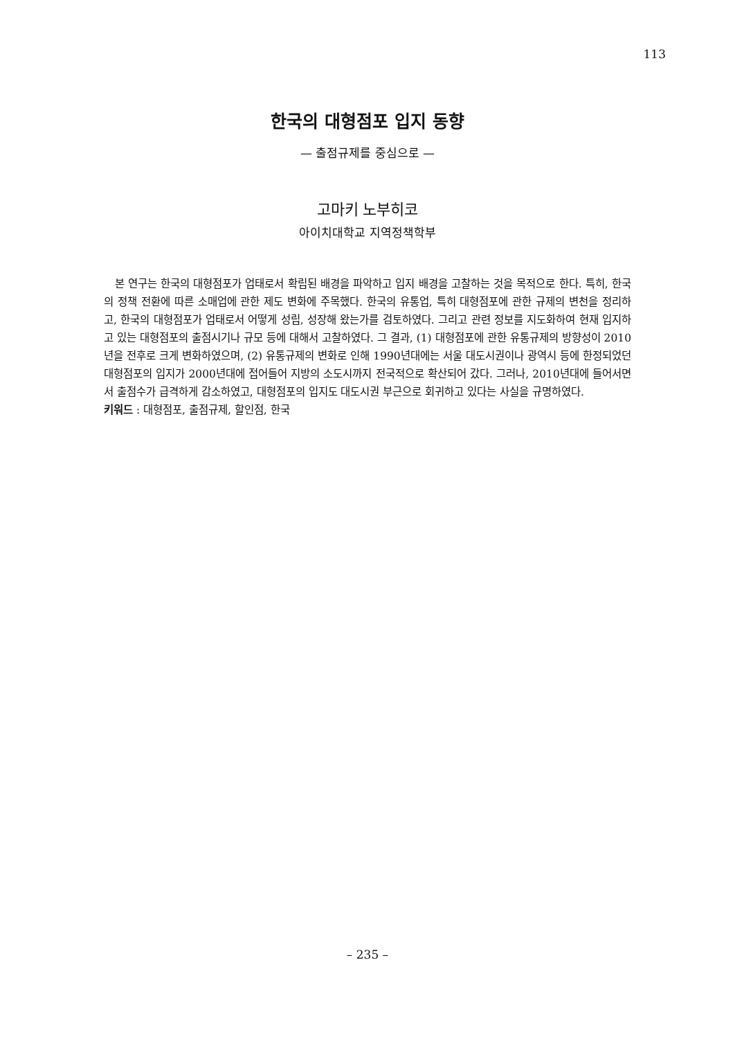113
한국의 대형점포 입지 동향
— 출점규제를 중심으로 —
고마키 노부히코
아이치대학교 지역정책학부
본 연구는 한국의 대형점포가 업태로서 확립된 배경을 파악하고 입지 배경을 고찰하는 것을 목적으로 한다. 특히, 한국의 정책 전환에 따른 소매업에 관한 제도 변화에 주목했다. 한국의 유통업, 특히 대형점포에 관한 규제의 변천을 정리하고, 한국의 대형점포가 업태로서 어떻게 성립, 성장해 왔는가를 검토하였다. 그리고 관련 정보를 지도화하여 현재 입지하고 있는 대형점포의 출점시기나 규모 등에 대해서 고찰하였다. 그 결과, (1) 대형점포에 관한 유통규제의 방향성이 2010년을 전후로 크게 변화하였으며, (2) 유통규제의 변화로 인해 1990년대에는 서울 대도시권이나 광역시 등에 한정되었던 대형점포의 입지가 2000년대에 접어들어 지방의 소도시까지 전국적으로 확산되어 갔다. 그러나, 2010년대에 들어서면서 출점수가 급격하게 감소하였고, 대형점포의 입지도 대도시권 부근으로 회귀하고 있다는 사실을 규명하였다.
키워드 : 대형점포, 출점규제, 할인점, 한국
– 235 –